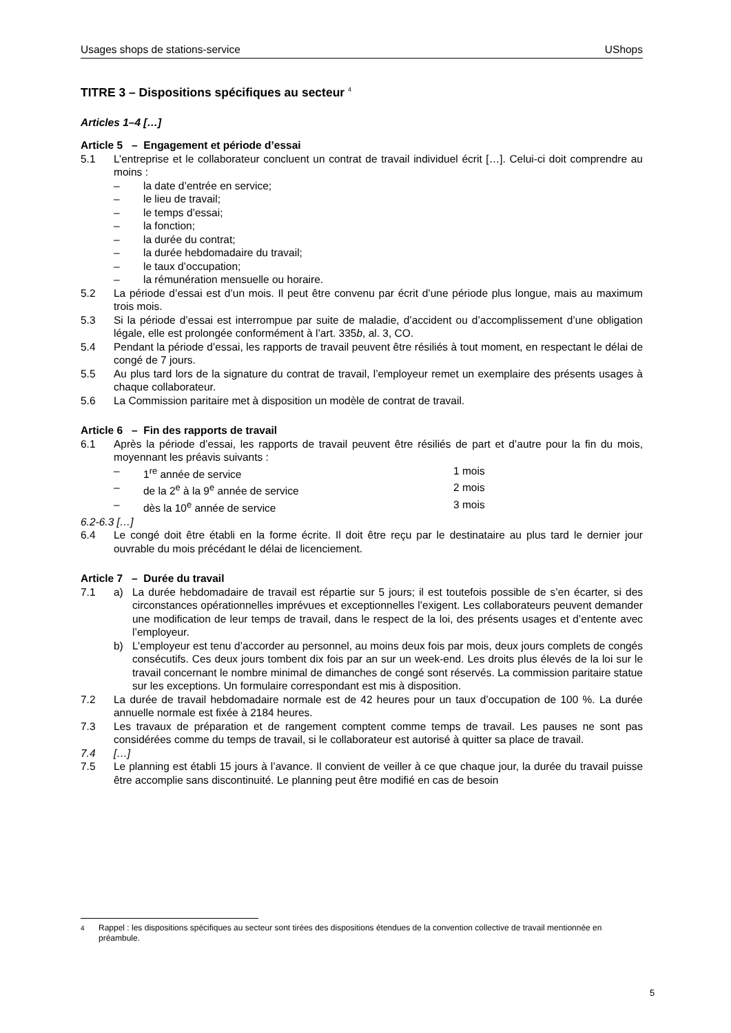Usages shops de stations-service UShops
TITRE 3 – Dispositions spécifiques au secteur <sup>4</sup>
Articles 1–4 […]
Article 5 – Engagement et période d’essai
5.1 L’entreprise et le collaborateur concluent un contrat de travail individuel écrit […]. Celui-ci doit comprendre au moins :
– la date d’entrée en service;
– le lieu de travail;
– le temps d’essai;
– la fonction;
– la durée du contrat;
– la durée hebdomadaire du travail;
– le taux d’occupation;
– la rémunération mensuelle ou horaire.
5.2 La période d’essai est d’un mois. Il peut être convenu par écrit d’une période plus longue, mais au maximum trois mois.
5.3 Si la période d’essai est interrompue par suite de maladie, d’accident ou d’accomplissement d’une obligation légale, elle est prolongée conformément à l’art. 335b, al. 3, CO.
5.4 Pendant la période d’essai, les rapports de travail peuvent être résiliés à tout moment, en respectant le délai de congé de 7 jours.
5.5 Au plus tard lors de la signature du contrat de travail, l’employeur remet un exemplaire des présents usages à chaque collaborateur.
5.6 La Commission paritaire met à disposition un modèle de contrat de travail.
Article 6 – Fin des rapports de travail
6.1 Après la période d’essai, les rapports de travail peuvent être résiliés de part et d’autre pour la fin du mois, moyennant les préavis suivants :
– 1<sup>re</sup> année de service 1 mois
– de la 2<sup>e</sup> à la 9<sup>e</sup> année de service 2 mois
– dès la 10<sup>e</sup> année de service 3 mois
6.2-6.3 […]
6.4 Le congé doit être établi en la forme écrite. Il doit être reçu par le destinataire au plus tard le dernier jour ouvrable du mois précédant le délai de licenciement.
Article 7 – Durée du travail
7.1 a) La durée hebdomadaire de travail est répartie sur 5 jours; il est toutefois possible de s’en écarter, si des circonstances opérationnelles imprévues et exceptionnelles l’exigent. Les collaborateurs peuvent demander une modification de leur temps de travail, dans le respect de la loi, des présents usages et d’entente avec l’employeur.
b) L’employeur est tenu d’accorder au personnel, au moins deux fois par mois, deux jours complets de congés consécutifs. Ces deux jours tombent dix fois par an sur un week-end. Les droits plus élevés de la loi sur le travail concernant le nombre minimal de dimanches de congé sont réservés. La commission paritaire statue sur les exceptions. Un formulaire correspondant est mis à disposition.
7.2 La durée de travail hebdomadaire normale est de 42 heures pour un taux d’occupation de 100 %. La durée annuelle normale est fixée à 2184 heures.
7.3 Les travaux de préparation et de rangement comptent comme temps de travail. Les pauses ne sont pas considérées comme du temps de travail, si le collaborateur est autorisé à quitter sa place de travail.
7.4 […]
7.5 Le planning est établi 15 jours à l’avance. Il convient de veiller à ce que chaque jour, la durée du travail puisse être accomplie sans discontinuité. Le planning peut être modifié en cas de besoin
<sup>4</sup> Rappel : les dispositions spécifiques au secteur sont tirées des dispositions étendues de la convention collective de travail mentionnée en préambule.
5